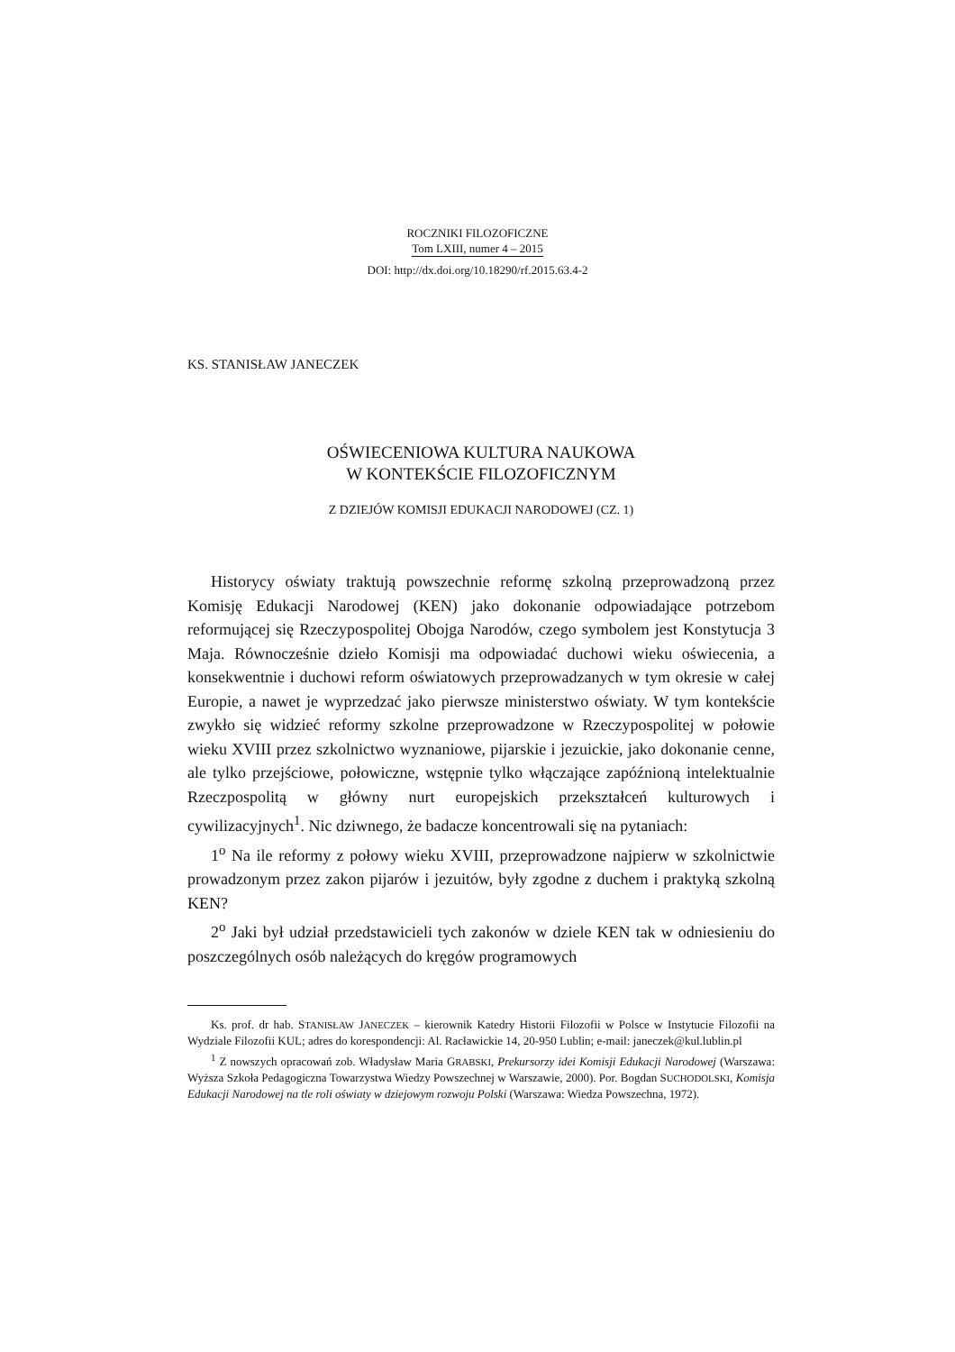ROCZNIKI FILOZOFICZNE
Tom LXIII, numer 4 – 2015
DOI: http://dx.doi.org/10.18290/rf.2015.63.4-2
KS. STANISŁAW JANECZEK
OŚWIECENIOWA KULTURA NAUKOWA
W KONTEKŚCIE FILOZOFICZNYM
Z DZIEJÓW KOMISJI EDUKACJI NARODOWEJ (CZ. 1)
Historycy oświaty traktują powszechnie reformę szkolną przeprowadzoną przez Komisję Edukacji Narodowej (KEN) jako dokonanie odpowiadające potrzebom reformującej się Rzeczypospolitej Obojga Narodów, czego symbolem jest Konstytucja 3 Maja. Równocześnie dzieło Komisji ma odpowiadać duchowi wieku oświecenia, a konsekwentnie i duchowi reform oświatowych przeprowadzanych w tym okresie w całej Europie, a nawet je wyprzedzać jako pierwsze ministerstwo oświaty. W tym kontekście zwykło się widzieć reformy szkolne przeprowadzone w Rzeczypospolitej w połowie wieku XVIII przez szkolnictwo wyznaniowe, pijarskie i jezuickie, jako dokonanie cenne, ale tylko przejściowe, połowiczne, wstępnie tylko włączające zapóźnioną intelektualnie Rzeczpospolitą w główny nurt europejskich przekształceń kulturowych i cywilizacyjnych<sup>1</sup>. Nic dziwnego, że badacze koncentrowali się na pytaniach:
1<sup>o</sup> Na ile reformy z połowy wieku XVIII, przeprowadzone najpierw w szkolnictwie prowadzonym przez zakon pijarów i jezuitów, były zgodne z duchem i praktyką szkolną KEN?
2<sup>o</sup> Jaki był udział przedstawicieli tych zakonów w dziele KEN tak w odniesieniu do poszczególnych osób należących do kręgów programowych
Ks. prof. dr hab. STANISŁAW JANECZEK – kierownik Katedry Historii Filozofii w Polsce w Instytucie Filozofii na Wydziale Filozofii KUL; adres do korespondencji: Al. Racławickie 14, 20-950 Lublin; e-mail: janeczek@kul.lublin.pl
<sup>1</sup> Z nowszych opracowań zob. Władysław Maria GRABSKI, Prekursorzy idei Komisji Edukacji Narodowej (Warszawa: Wyższa Szkoła Pedagogiczna Towarzystwa Wiedzy Powszechnej w Warszawie, 2000). Por. Bogdan SUCHODOLSKI, Komisja Edukacji Narodowej na tle roli oświaty w dziejowym rozwoju Polski (Warszawa: Wiedza Powszechna, 1972).